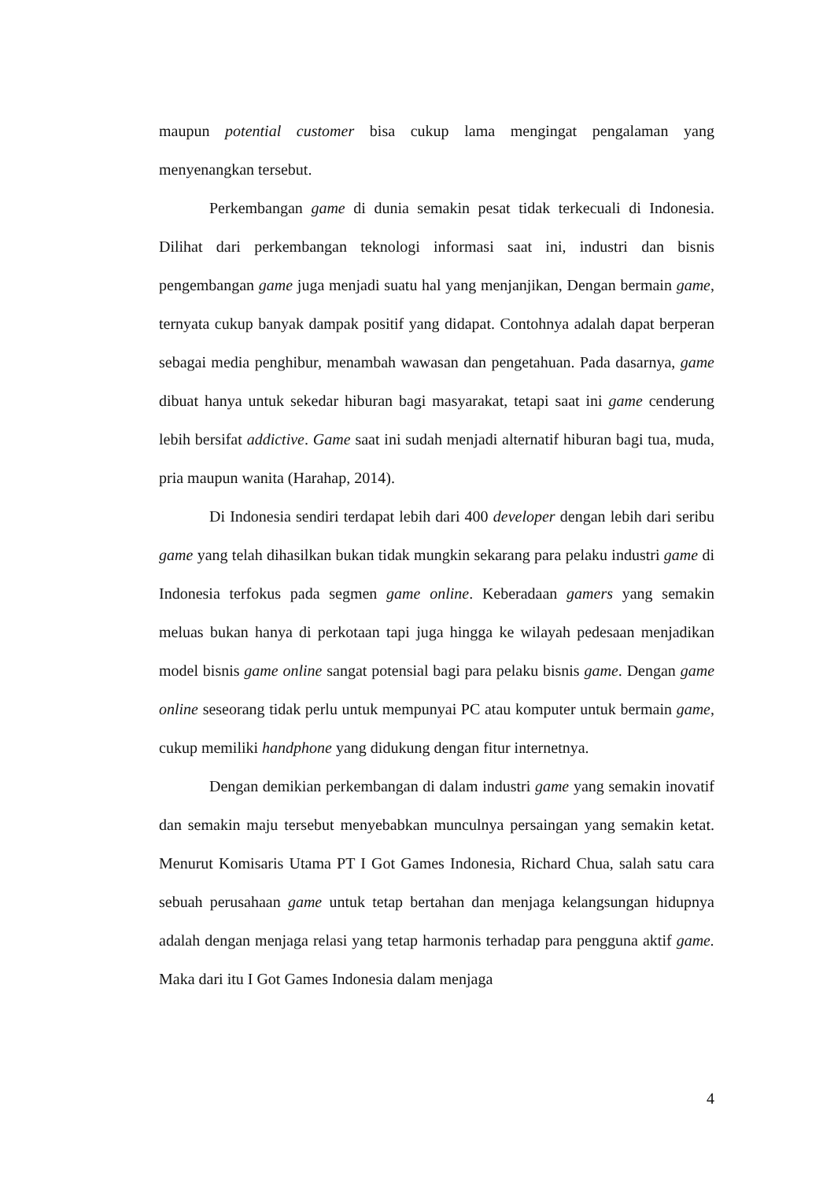maupun potential customer bisa cukup lama mengingat pengalaman yang menyenangkan tersebut.
Perkembangan game di dunia semakin pesat tidak terkecuali di Indonesia. Dilihat dari perkembangan teknologi informasi saat ini, industri dan bisnis pengembangan game juga menjadi suatu hal yang menjanjikan, Dengan bermain game, ternyata cukup banyak dampak positif yang didapat. Contohnya adalah dapat berperan sebagai media penghibur, menambah wawasan dan pengetahuan. Pada dasarnya, game dibuat hanya untuk sekedar hiburan bagi masyarakat, tetapi saat ini game cenderung lebih bersifat addictive. Game saat ini sudah menjadi alternatif hiburan bagi tua, muda, pria maupun wanita (Harahap, 2014).
Di Indonesia sendiri terdapat lebih dari 400 developer dengan lebih dari seribu game yang telah dihasilkan bukan tidak mungkin sekarang para pelaku industri game di Indonesia terfokus pada segmen game online. Keberadaan gamers yang semakin meluas bukan hanya di perkotaan tapi juga hingga ke wilayah pedesaan menjadikan model bisnis game online sangat potensial bagi para pelaku bisnis game. Dengan game online seseorang tidak perlu untuk mempunyai PC atau komputer untuk bermain game, cukup memiliki handphone yang didukung dengan fitur internetnya.
Dengan demikian perkembangan di dalam industri game yang semakin inovatif dan semakin maju tersebut menyebabkan munculnya persaingan yang semakin ketat. Menurut Komisaris Utama PT I Got Games Indonesia, Richard Chua, salah satu cara sebuah perusahaan game untuk tetap bertahan dan menjaga kelangsungan hidupnya adalah dengan menjaga relasi yang tetap harmonis terhadap para pengguna aktif game. Maka dari itu I Got Games Indonesia dalam menjaga
4